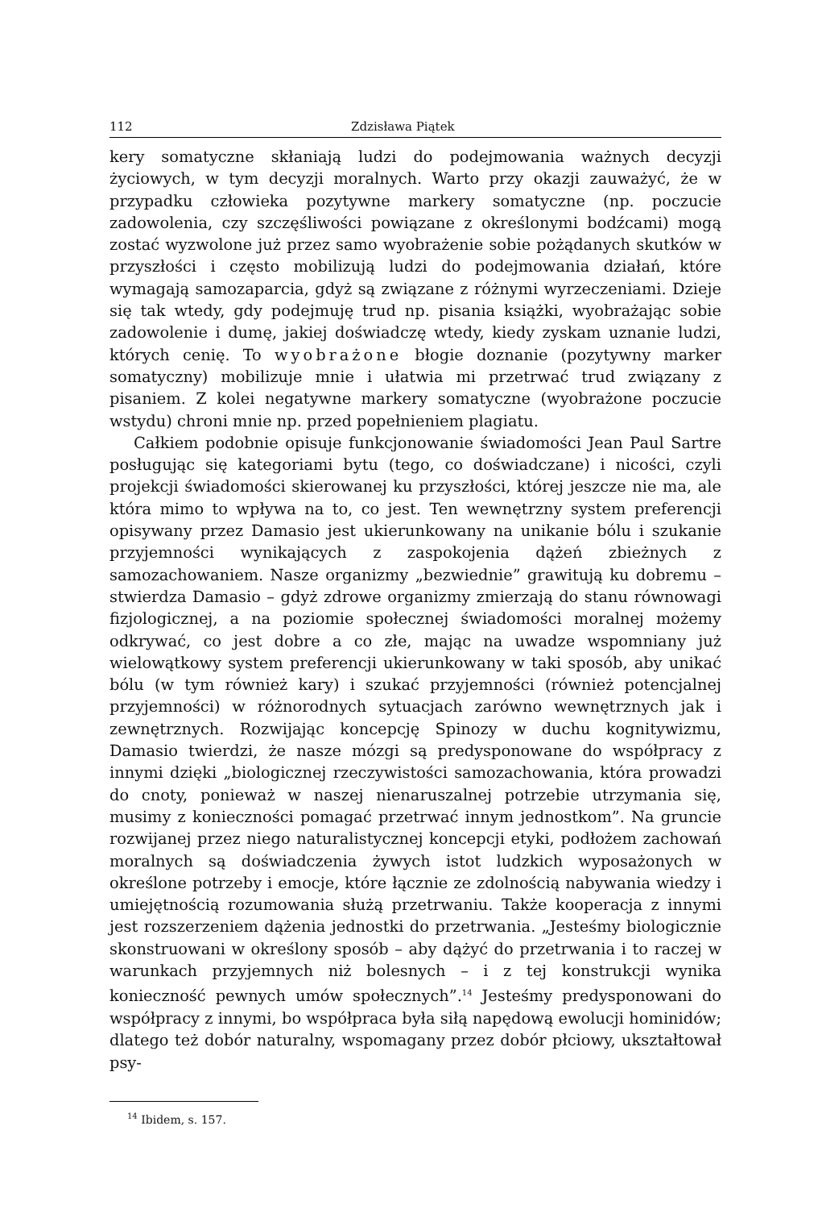112 Zdzisława Piątek
kery somatyczne skłaniają ludzi do podejmowania ważnych decyzji życiowych, w tym decyzji moralnych. Warto przy okazji zauważyć, że w przypadku człowieka pozytywne markery somatyczne (np. poczucie zadowolenia, czy szczęśliwości powiązane z określonymi bodźcami) mogą zostać wyzwolone już przez samo wyobrażenie sobie pożądanych skutków w przyszłości i często mobilizują ludzi do podejmowania działań, które wymagają samozaparcia, gdyż są związane z różnymi wyrzeczeniami. Dzieje się tak wtedy, gdy podejmuję trud np. pisania książki, wyobrażając sobie zadowolenie i dumę, jakiej doświadczę wtedy, kiedy zyskam uznanie ludzi, których cenię. To wyobrażone błogie doznanie (pozytywny marker somatyczny) mobilizuje mnie i ułatwia mi przetrwać trud związany z pisaniem. Z kolei negatywne markery somatyczne (wyobrażone poczucie wstydu) chroni mnie np. przed popełnieniem plagiatu.
Całkiem podobnie opisuje funkcjonowanie świadomości Jean Paul Sartre posługując się kategoriami bytu (tego, co doświadczane) i nicości, czyli projekcji świadomości skierowanej ku przyszłości, której jeszcze nie ma, ale która mimo to wpływa na to, co jest. Ten wewnętrzny system preferencji opisywany przez Damasio jest ukierunkowany na unikanie bólu i szukanie przyjemności wynikających z zaspokojenia dążeń zbieżnych z samozachowaniem. Nasze organizmy „bezwiednie” grawitują ku dobremu – stwierdza Damasio – gdyż zdrowe organizmy zmierzają do stanu równowagi fizjologicznej, a na poziomie społecznej świadomości moralnej możemy odkrywać, co jest dobre a co złe, mając na uwadze wspomniany już wielowątkowy system preferencji ukierunkowany w taki sposób, aby unikać bólu (w tym również kary) i szukać przyjemności (również potencjalnej przyjemności) w różnorodnych sytuacjach zarówno wewnętrznych jak i zewnętrznych. Rozwijając koncepcję Spinozy w duchu kognitywizmu, Damasio twierdzi, że nasze mózgi są predysponowane do współpracy z innymi dzięki „biologicznej rzeczywistości samozachowania, która prowadzi do cnoty, ponieważ w naszej nienaruszalnej potrzebie utrzymania się, musimy z konieczności pomagać przetrwać innym jednostkom”. Na gruncie rozwijanej przez niego naturalistycznej koncepcji etyki, podłożem zachowań moralnych są doświadczenia żywych istot ludzkich wyposażonych w określone potrzeby i emocje, które łącznie ze zdolnością nabywania wiedzy i umiejętnością rozumowania służą przetrwaniu. Także kooperacja z innymi jest rozszerzeniem dążenia jednostki do przetrwania. „Jesteśmy biologicznie skonstruowani w określony sposób – aby dążyć do przetrwania i to raczej w warunkach przyjemnych niż bolesnych – i z tej konstrukcji wynika konieczność pewnych umów społecznych”.<sup>14</sup> Jesteśmy predysponowani do współpracy z innymi, bo współpraca była siłą napędową ewolucji hominidów; dlatego też dobór naturalny, wspomagany przez dobór płciowy, ukształtował psy-
<sup>14</sup> Ibidem, s. 157.